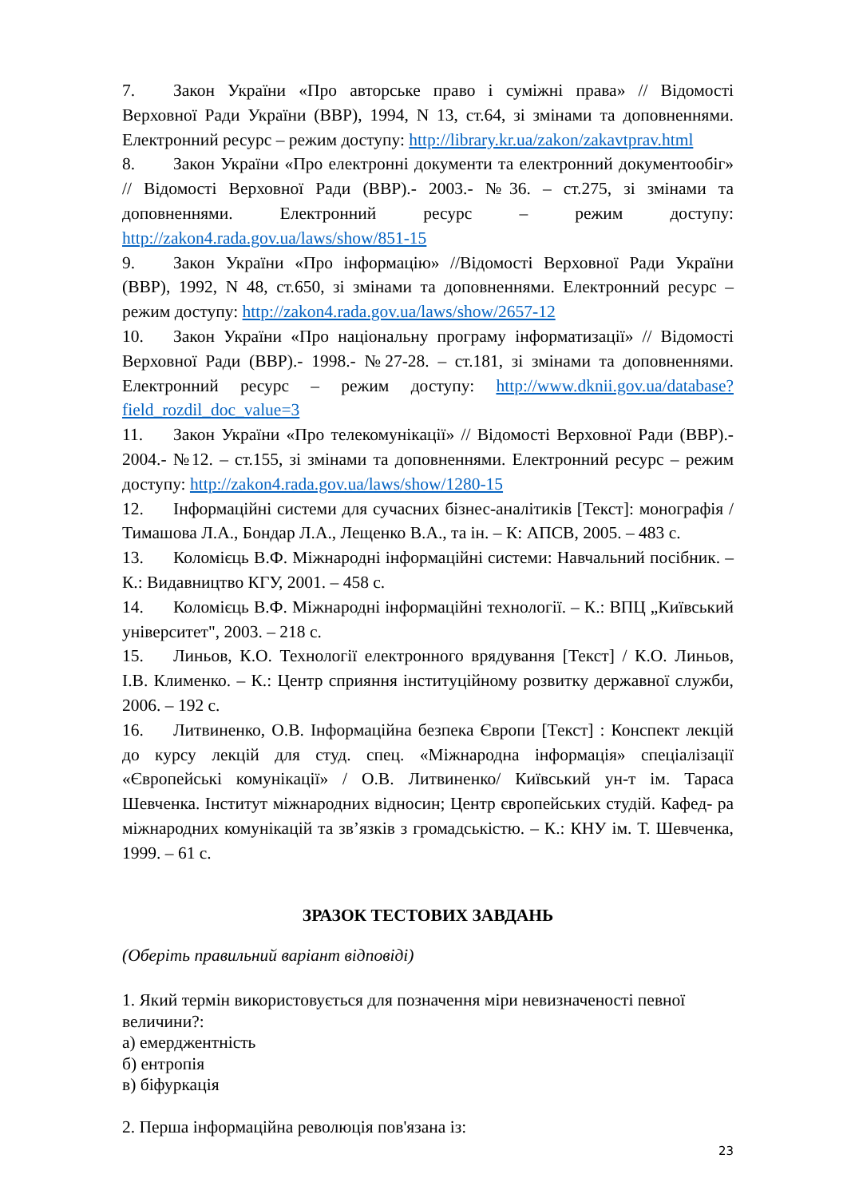7. Закон України «Про авторське право і суміжні права» // Відомості Верховної Ради України (ВВР), 1994, N 13, ст.64, зі змінами та доповненнями. Електронний ресурс – режим доступу: http://library.kr.ua/zakon/zakavtprav.html
8. Закон України «Про електронні документи та електронний документообіг» // Відомості Верховної Ради (ВВР).- 2003.- №36. – ст.275, зі змінами та доповненнями. Електронний ресурс – режим доступу: http://zakon4.rada.gov.ua/laws/show/851-15
9. Закон України «Про інформацію» //Відомості Верховної Ради України (ВВР), 1992, N 48, ст.650, зі змінами та доповненнями. Електронний ресурс – режим доступу: http://zakon4.rada.gov.ua/laws/show/2657-12
10. Закон України «Про національну програму інформатизації» // Відомості Верховної Ради (ВВР).- 1998.- №27-28. – ст.181, зі змінами та доповненнями. Електронний ресурс – режим доступу: http://www.dknii.gov.ua/database?field_rozdil_doc_value=3
11. Закон України «Про телекомунікації» // Відомості Верховної Ради (ВВР).- 2004.- №12. – ст.155, зі змінами та доповненнями. Електронний ресурс – режим доступу: http://zakon4.rada.gov.ua/laws/show/1280-15
12. Інформаційні системи для сучасних бізнес-аналітиків [Текст]: монографія / Тимашова Л.А., Бондар Л.А., Лещенко В.А., та ін. – К: АПСВ, 2005. – 483 с.
13. Коломієць В.Ф. Міжнародні інформаційні системи: Навчальний посібник. – К.: Видавництво КГУ, 2001. – 458 с.
14. Коломієць В.Ф. Міжнародні інформаційні технології. – К.: ВПЦ „Київський університет", 2003. – 218 с.
15. Линьов, К.О. Технології електронного врядування [Текст] / К.О. Линьов, І.В. Клименко. – К.: Центр сприяння інституційному розвитку державної служби, 2006. – 192 с.
16. Литвиненко, О.В. Інформаційна безпека Європи [Текст] : Конспект лекцій до курсу лекцій для студ. спец. «Міжнародна інформація» спеціалізації «Європейські комунікації» / О.В. Литвиненко/ Київський ун-т ім. Тараса Шевченка. Інститут міжнародних відносин; Центр європейських студій. Кафед- ра міжнародних комунікацій та зв’язків з громадськістю. – К.: КНУ ім. Т. Шевченка, 1999. – 61 с.
ЗРАЗОК ТЕСТОВИХ ЗАВДАНЬ
(Оберіть правильний варіант відповіді)
1. Який термін використовується для позначення міри невизначеності певної величини?:
а) емерджентність
б) ентропія
в) біфуркація
2. Перша інформаційна революція пов'язана із:
23